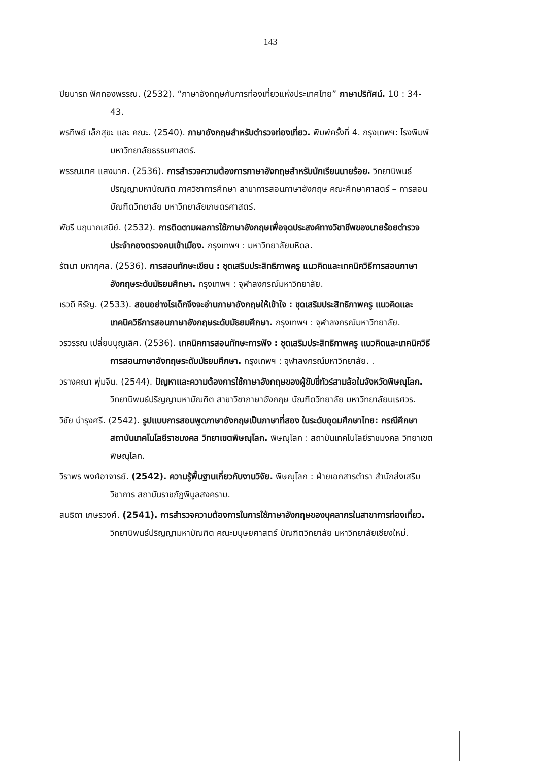143
ปิยนารถ ฟักทองพรรณ. (2532). “ภาษาอังกฤษกับการท่องเที่ยวแห่งประเทศไทย” ภาษาปริทัศน์. 10 : 34-43.
พรทิพย์ เล็กสุขะ และ คณะ. (2540). ภาษาอังกฤษสำหรับตำรวจท่องเที่ยว. พิมพ์ครั้งที่ 4. กรุงเทพฯ: โรงพิมพ์มหาวิทยาลัยธรรมศาสตร์.
พรรณมาศ แสงมาศ. (2536). การสำรวจความต้องการภาษาอังกฤษสำหรับนักเรียนนายร้อย. วิทยานิพนธ์ปริญญามหาบัณฑิต ภาควิชาการศึกษา สาขาการสอนภาษาอังกฤษ คณะศึกษาศาสตร์ – การสอน บัณฑิตวิทยาลัย มหาวิทยาลัยเกษตรศาสตร์.
พัชรี นฤนาถเสนีย์. (2532). การติดตามผลการใช้ภาษาอังกฤษเพื่อจุดประสงค์ทางวิชาชีพของนายร้อยตำรวจประจำกองตรวจคนเข้าเมือง. กรุงเทพฯ : มหาวิทยาลัยมหิดล.
รัตนา มหากุศล. (2536). การสอนทักษะเขียน : ชุดเสริมประสิทธิภาพครู แนวคิดและเทคนิควิธีการสอนภาษาอังกฤษระดับมัธยมศึกษา. กรุงเทพฯ : จุฬาลงกรณ์มหาวิทยาลัย.
เรวดี หิรัญ. (2533). สอนอย่างไรเด็กจึงจะอ่านภาษาอังกฤษให้เข้าใจ : ชุดเสริมประสิทธิภาพครู แนวคิดและเทคนิควิธีการสอนภาษาอังกฤษระดับมัธยมศึกษา. กรุงเทพฯ : จุฬาลงกรณ์มหาวิทยาลัย.
วรวรรณ เปลี่ยนบุญเลิศ. (2536). เทคนิคการสอนทักษะการฟัง : ชุดเสริมประสิทธิภาพครู แนวคิดและเทคนิควิธีการสอนภาษาอังกฤษระดับมัธยมศึกษา. กรุงเทพฯ : จุฬาลงกรณ์มหาวิทยาลัย. .
วรางคณา พุ่มจีน. (2544). ปัญหาและความต้องการใช้ภาษาอังกฤษของผู้ขับขี่ทัวร์สามล้อในจังหวัดพิษณุโลก. วิทยานิพนธ์ปริญญามหาบัณฑิต สาขาวิชาภาษาอังกฤษ บัณฑิตวิทยาลัย มหาวิทยาลัยนเรศวร.
วิชัย บำรุงศรี. (2542). รูปแบบการสอนพูดภาษาอังกฤษเป็นภาษาที่สอง ในระดับอุดมศึกษาไทย: กรณีศึกษาสถาบันเทคโนโลยีราชมงคล วิทยาเขตพิษณุโลก. พิษณุโลก : สถาบันเทคโนโลยีราชมงคล วิทยาเขตพิษณุโลก.
วิราพร พงศ์อาจารย์. (2542). ความรู้พื้นฐานเกี่ยวกับงานวิจัย. พิษณุโลก : ฝ่ายเอกสารตำรา สำนักส่งเสริมวิชาการ สถาบันราชภัฏพิบูลสงคราม.
สนธิดา เกษรวงศ์. (2541). การสำรวจความต้องการในการใช้ภาษาอังกฤษของบุคลากรในสาขาการท่องเที่ยว. วิทยานิพนธ์ปริญญามหาบัณฑิต คณะมนุษยศาสตร์ บัณฑิตวิทยาลัย มหาวิทยาลัยเชียงใหม่.